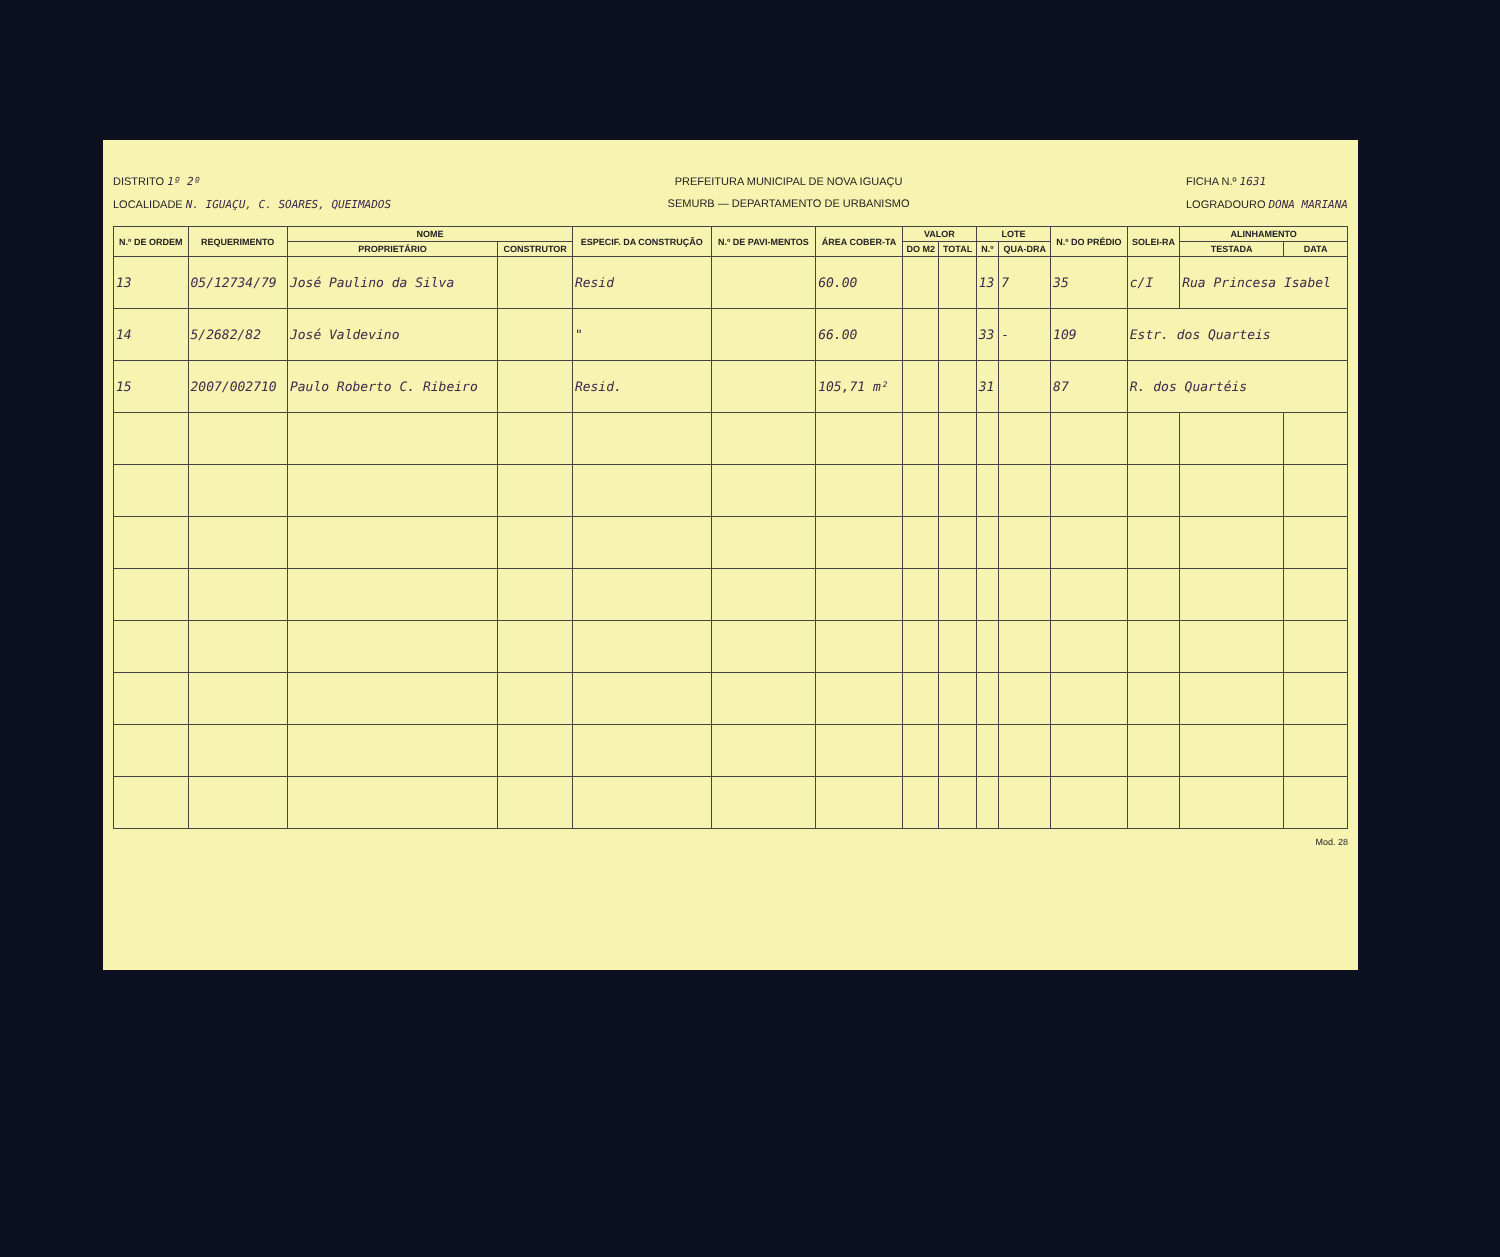DISTRITO 1º 2º
LOCALIDADE N. IGUAÇU, C. SOARES, QUEIMADOS
PREFEITURA MUNICIPAL DE NOVA IGUAÇU
SEMURB — DEPARTAMENTO DE URBANISMO
FICHA N.º 1631
LOGRADOURO DONA MARIANA
| N.º DE ORDEM | REQUERIMENTO | NOME | | ESPECIF. DA CONSTRUÇÃO | N.º DE PAVI-MENTOS | ÁREA COBER-TA | VALOR | | LOTE | | N.º DO PRÉDIO | SOLEI-RA | ALINHAMENTO | |
| --- | --- | --- | --- | --- | --- | --- | --- | --- | --- | --- | --- | --- | --- | --- |
| | | PROPRIETÁRIO | CONSTRUTOR | | | | DO M2 | TOTAL | N.º | QUA-DRA | | | TESTADA | DATA |
| 13 | 05/12734/79 | José Paulino da Silva | | Resid | | 60.00 | | | 13 | 7 | 35 | c/I | Rua Princesa Isabel | |
| 14 | 5/2682/82 | José Valdevino | | " | | 66.00 | | | 33 | - | 109 | Estr. dos Quarteis | | |
| 15 | 2007/002710 | Paulo Roberto C. Ribeiro | | Resid. | | 105,71 m² | | | 31 | | 87 | R. dos Quartéis | | |
Mod. 28